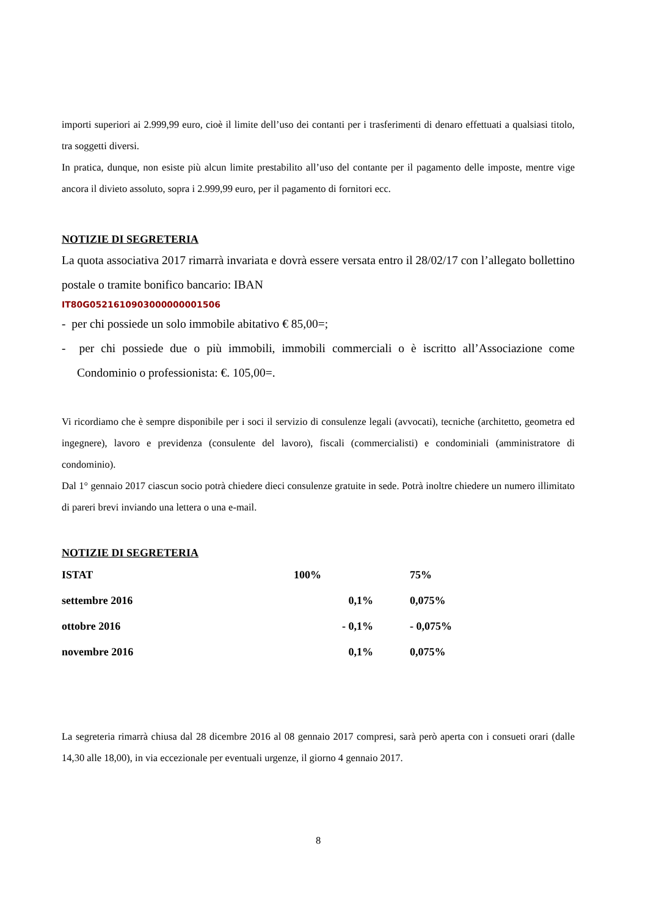importi superiori ai 2.999,99 euro, cioè il limite dell’uso dei contanti per i trasferimenti di denaro effettuati a qualsiasi titolo, tra soggetti diversi.
In pratica, dunque, non esiste più alcun limite prestabilito all’uso del contante per il pagamento delle imposte, mentre vige ancora il divieto assoluto, sopra i 2.999,99 euro, per il pagamento di fornitori ecc.
NOTIZIE DI SEGRETERIA
La quota associativa 2017 rimarrà invariata e dovrà essere versata entro il 28/02/17 con l’allegato bollettino postale o tramite bonifico bancario: IBAN
IT80G0521610903000000001506
- per chi possiede un solo immobile abitativo € 85,00=;
- per chi possiede due o più immobili, immobili commerciali o è iscritto all’Associazione come Condominio o professionista: €. 105,00=.
Vi ricordiamo che è sempre disponibile per i soci il servizio di consulenze legali (avvocati), tecniche (architetto, geometra ed ingegnere), lavoro e previdenza (consulente del lavoro), fiscali (commercialisti) e condominiali (amministratore di condominio).
Dal 1° gennaio 2017 ciascun socio potrà chiedere dieci consulenze gratuite in sede. Potrà inoltre chiedere un numero illimitato di pareri brevi inviando una lettera o una e-mail.
NOTIZIE DI SEGRETERIA
| ISTAT | 100% | 75% |
| settembre 2016 | 0,1% | 0,075% |
| ottobre 2016 | - 0,1% | - 0,075% |
| novembre 2016 | 0,1% | 0,075% |
La segreteria rimarrà chiusa dal 28 dicembre 2016 al 08 gennaio 2017 compresi, sarà però aperta con i consueti orari (dalle 14,30 alle 18,00), in via eccezionale per eventuali urgenze, il giorno 4 gennaio 2017.
8